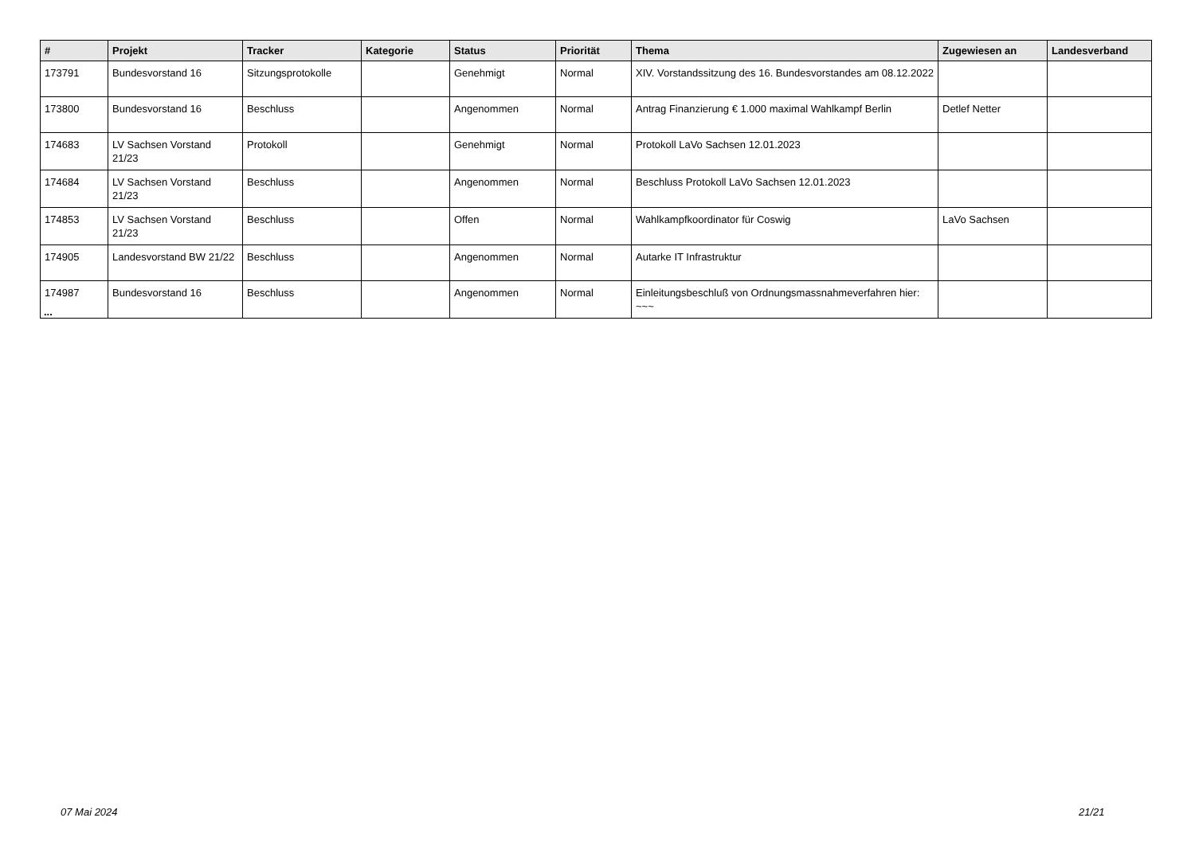| # | Projekt | Tracker | Kategorie | Status | Priorität | Thema | Zugewiesen an | Landesverband |
| --- | --- | --- | --- | --- | --- | --- | --- | --- |
| 173791 | Bundesvorstand 16 | Sitzungsprotokolle | | Genehmigt | Normal | XIV. Vorstandssitzung des 16. Bundesvorstandes am 08.12.2022 | | |
| 173800 | Bundesvorstand 16 | Beschluss | | Angenommen | Normal | Antrag Finanzierung € 1.000 maximal Wahlkampf Berlin | Detlef Netter | |
| 174683 | LV Sachsen Vorstand 21/23 | Protokoll | | Genehmigt | Normal | Protokoll LaVo Sachsen 12.01.2023 | | |
| 174684 | LV Sachsen Vorstand 21/23 | Beschluss | | Angenommen | Normal | Beschluss Protokoll LaVo Sachsen 12.01.2023 | | |
| 174853 | LV Sachsen Vorstand 21/23 | Beschluss | | Offen | Normal | Wahlkampfkoordinator für Coswig | LaVo Sachsen | |
| 174905 | Landesvorstand BW 21/22 | Beschluss | | Angenommen | Normal | Autarke IT Infrastruktur | | |
| 174987 | Bundesvorstand 16 | Beschluss | | Angenommen | Normal | Einleitungsbeschluß von Ordnungsmassnahmeverfahren hier: ~~~ | | |
...
07 Mai 2024 21/21